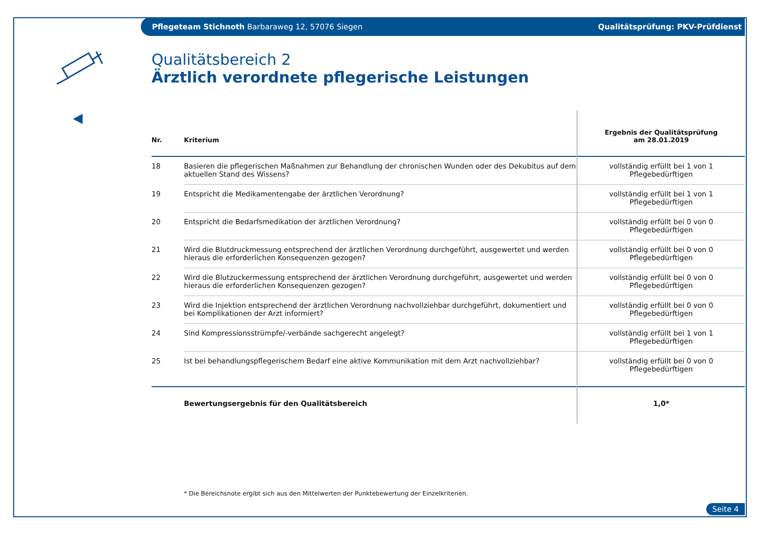Pflegeteam Stichnoth Barbaraweg 12, 57076 Siegen Qualitätsprüfung: PKV-Prüfdienst
Qualitätsbereich 2
Ärztlich verordnete pflegerische Leistungen
| Nr. | Kriterium | Ergebnis der Qualitätsprüfung am 28.01.2019 |
| --- | --- | --- |
| 18 | Basieren die pflegerischen Maßnahmen zur Behandlung der chronischen Wunden oder des Dekubitus auf dem aktuellen Stand des Wissens? | vollständig erfüllt bei 1 von 1 Pflegebedürftigen |
| 19 | Entspricht die Medikamentengabe der ärztlichen Verordnung? | vollständig erfüllt bei 1 von 1 Pflegebedürftigen |
| 20 | Entspricht die Bedarfsmedikation der ärztlichen Verordnung? | vollständig erfüllt bei 0 von 0 Pflegebedürftigen |
| 21 | Wird die Blutdruckmessung entsprechend der ärztlichen Verordnung durchgeführt, ausgewertet und werden hieraus die erforderlichen Konsequenzen gezogen? | vollständig erfüllt bei 0 von 0 Pflegebedürftigen |
| 22 | Wird die Blutzuckermessung entsprechend der ärztlichen Verordnung durchgeführt, ausgewertet und werden hieraus die erforderlichen Konsequenzen gezogen? | vollständig erfüllt bei 0 von 0 Pflegebedürftigen |
| 23 | Wird die Injektion entsprechend der ärztlichen Verordnung nachvollziehbar durchgeführt, dokumentiert und bei Komplikationen der Arzt informiert? | vollständig erfüllt bei 0 von 0 Pflegebedürftigen |
| 24 | Sind Kompressionsstrümpfe/-verbände sachgerecht angelegt? | vollständig erfüllt bei 1 von 1 Pflegebedürftigen |
| 25 | Ist bei behandlungspflegerischem Bedarf eine aktive Kommunikation mit dem Arzt nachvollziehbar? | vollständig erfüllt bei 0 von 0 Pflegebedürftigen |
| | Bewertungsergebnis für den Qualitätsbereich | 1,0* |
* Die Bereichsnote ergibt sich aus den Mittelwerten der Punktebewertung der Einzelkriterien.
Seite 4